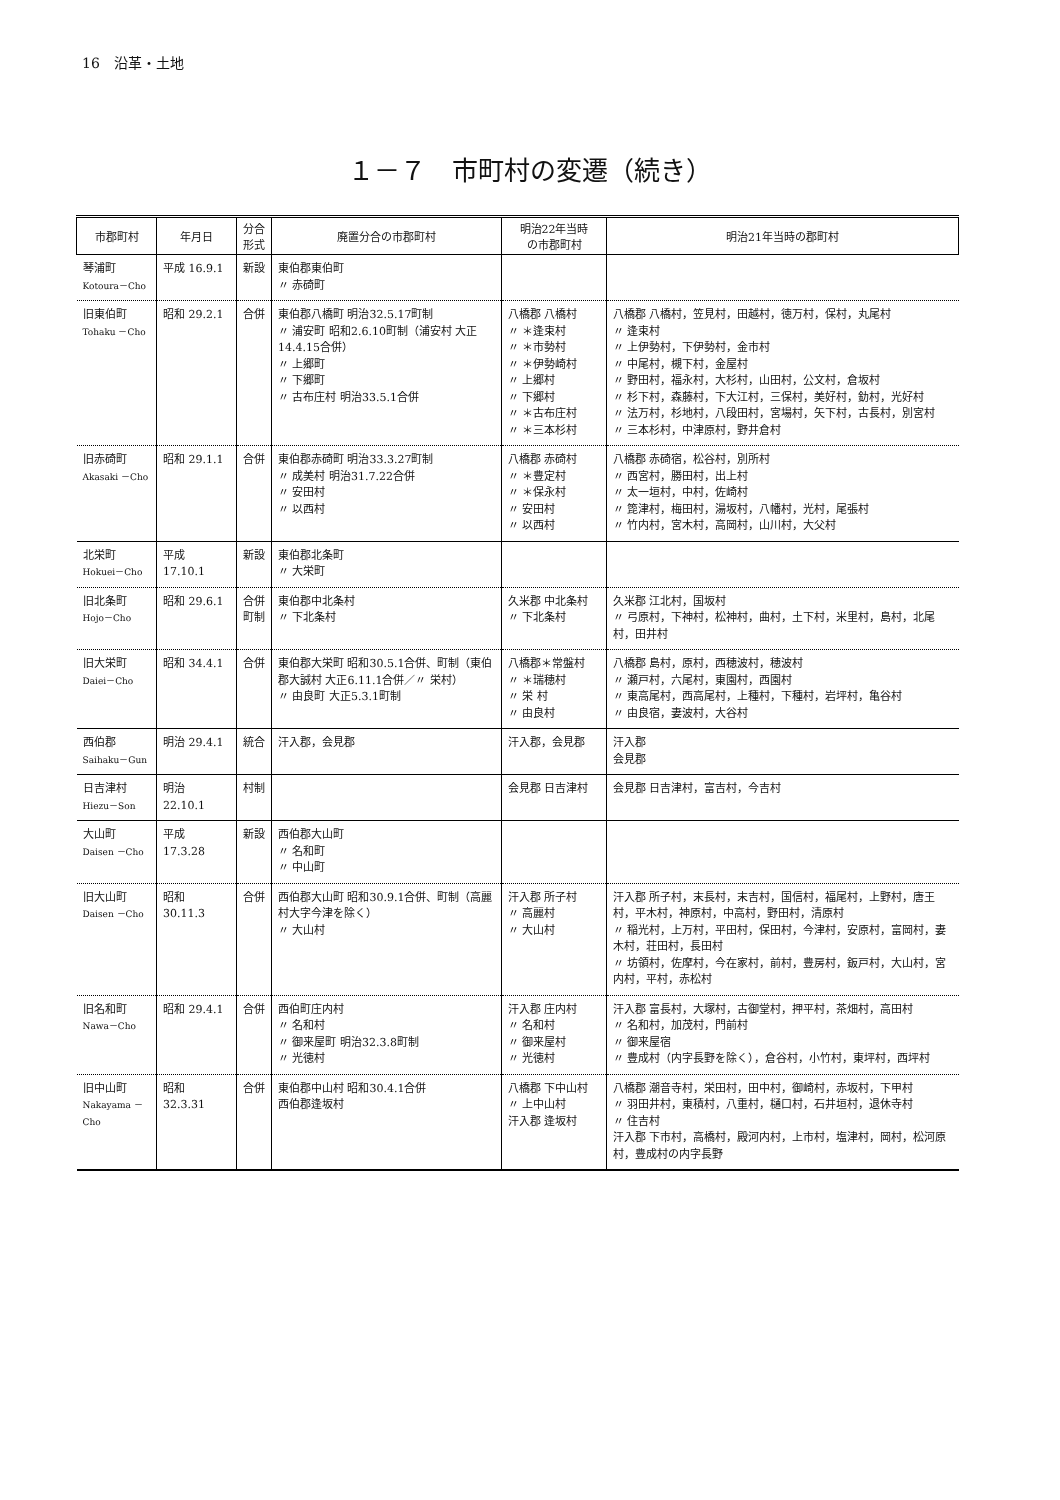16　沿革・土地
１－７　市町村の変遷（続き）
| 市郡町村 | 年月日 | 分合 形式 | 廃置分合の市郡町村 | 明治22年当時 の市郡町村 | 明治21年当時の郡町村 |
| --- | --- | --- | --- | --- | --- |
| 琴浦町 Kotoura－Cho | 平成 16.9.1 | 新設 | 東伯郡東伯町 〃 赤碕町 | | |
| 旧東伯町 Tohaku －Cho | 昭和 29.2.1 | 合併 | 東伯郡八橋町 明治32.5.17町制 〃 浦安町 昭和2.6.10町制（浦安村 大正14.4.15合併） 〃 上郷町 〃 下郷町 〃 古布庄村 明治33.5.1合併 | 八橋郡 八橋村 〃 ＊逢束村 〃 ＊市勢村 〃 ＊伊勢崎村 〃 上郷村 〃 下郷村 〃 ＊古布庄村 〃 ＊三本杉村 | 八橋郡 八橋村，笠見村，田越村，徳万村，保村，丸尾村 〃 逢束村 〃 上伊勢村，下伊勢村，金市村 〃 中尾村，槻下村，金屋村 〃 野田村，福永村，大杉村，山田村，公文村，倉坂村 〃 杉下村，森藤村，下大江村，三保村，美好村，釛村，光好村 〃 法万村，杉地村，八段田村，宮場村，矢下村，古長村，別宮村 〃 三本杉村，中津原村，野井倉村 |
| 旧赤碕町 Akasaki －Cho | 昭和 29.1.1 | 合併 | 東伯郡赤碕町 明治33.3.27町制 〃 成美村 明治31.7.22合併 〃 安田村 〃 以西村 | 八橋郡 赤碕村 〃 ＊豊定村 〃 ＊保永村 〃 安田村 〃 以西村 | 八橋郡 赤碕宿，松谷村，別所村 〃 西宮村，勝田村，出上村 〃 太一垣村，中村，佐崎村 〃 箆津村，梅田村，湯坂村，八幡村，光村，尾張村 〃 竹内村，宮木村，高岡村，山川村，大父村 |
| 北栄町 Hokuei－Cho | 平成 17.10.1 | 新設 | 東伯郡北条町 〃 大栄町 | | |
| 旧北条町 Hojo－Cho | 昭和 29.6.1 | 合併 町制 | 東伯郡中北条村 〃 下北条村 | 久米郡 中北条村 〃 下北条村 | 久米郡 江北村，国坂村 〃 弓原村，下神村，松神村，曲村，土下村，米里村，島村，北尾村，田井村 |
| 旧大栄町 Daiei－Cho | 昭和 34.4.1 | 合併 | 東伯郡大栄町 昭和30.5.1合併、町制（東伯郡大誠村 大正6.11.1合併／〃 栄村） 〃 由良町 大正5.3.1町制 | 八橋郡＊常盤村 〃 ＊瑞穂村 〃 栄 村 〃 由良村 | 八橋郡 島村，原村，西穂波村，穂波村 〃 瀬戸村，六尾村，東園村，西園村 〃 東高尾村，西高尾村，上種村，下種村，岩坪村，亀谷村 〃 由良宿，妻波村，大谷村 |
| 西伯郡 Saihaku－Gun | 明治 29.4.1 | 統合 | 汗入郡，会見郡 | 汗入郡，会見郡 | 汗入郡 会見郡 |
| 日吉津村 Hiezu－Son | 明治 22.10.1 | 村制 | | 会見郡 日吉津村 | 会見郡 日吉津村，富吉村，今吉村 |
| 大山町 Daisen －Cho | 平成 17.3.28 | 新設 | 西伯郡大山町 〃 名和町 〃 中山町 | | |
| 旧大山町 Daisen －Cho | 昭和 30.11.3 | 合併 | 西伯郡大山町 昭和30.9.1合併、町制（高麗村大字今津を除く） 〃 大山村 | 汗入郡 所子村 〃 高麗村 〃 大山村 | 汗入郡 所子村，末長村，末吉村，国信村，福尾村，上野村，唐王村，平木村，神原村，中高村，野田村，清原村 〃 稲光村，上万村，平田村，保田村，今津村，安原村，富岡村，妻木村，荘田村，長田村 〃 坊領村，佐摩村，今在家村，前村，豊房村，鈑戸村，大山村，宮内村，平村，赤松村 |
| 旧名和町 Nawa－Cho | 昭和 29.4.1 | 合併 | 西伯町庄内村 〃 名和村 〃 御来屋町 明治32.3.8町制 〃 光徳村 | 汗入郡 庄内村 〃 名和村 〃 御来屋村 〃 光徳村 | 汗入郡 富長村，大塚村，古御堂村，押平村，茶畑村，高田村 〃 名和村，加茂村，門前村 〃 御来屋宿 〃 豊成村（内字長野を除く），倉谷村，小竹村，東坪村，西坪村 |
| 旧中山町 Nakayama －Cho | 昭和 32.3.31 | 合併 | 東伯郡中山村 昭和30.4.1合併 西伯郡逢坂村 | 八橋郡 下中山村 〃 上中山村 汗入郡 逢坂村 | 八橋郡 潮音寺村，栄田村，田中村，御崎村，赤坂村，下甲村 〃 羽田井村，東積村，八重村，樋口村，石井垣村，退休寺村 〃 住吉村 汗入郡 下市村，高橋村，殿河内村，上市村，塩津村，岡村，松河原村，豊成村の内字長野 |